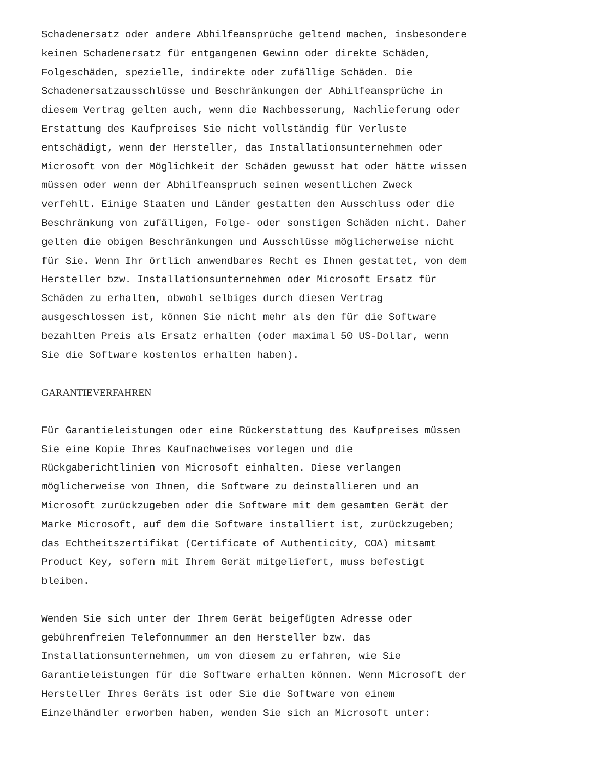Schadenersatz oder andere Abhilfeansprüche geltend machen, insbesondere keinen Schadenersatz für entgangenen Gewinn oder direkte Schäden, Folgeschäden, spezielle, indirekte oder zufällige Schäden. Die Schadenersatzausschlüsse und Beschränkungen der Abhilfeansprüche in diesem Vertrag gelten auch, wenn die Nachbesserung, Nachlieferung oder Erstattung des Kaufpreises Sie nicht vollständig für Verluste entschädigt, wenn der Hersteller, das Installationsunternehmen oder Microsoft von der Möglichkeit der Schäden gewusst hat oder hätte wissen müssen oder wenn der Abhilfeanspruch seinen wesentlichen Zweck verfehlt. Einige Staaten und Länder gestatten den Ausschluss oder die Beschränkung von zufälligen, Folge- oder sonstigen Schäden nicht. Daher gelten die obigen Beschränkungen und Ausschlüsse möglicherweise nicht für Sie. Wenn Ihr örtlich anwendbares Recht es Ihnen gestattet, von dem Hersteller bzw. Installationsunternehmen oder Microsoft Ersatz für Schäden zu erhalten, obwohl selbiges durch diesen Vertrag ausgeschlossen ist, können Sie nicht mehr als den für die Software bezahlten Preis als Ersatz erhalten (oder maximal 50 US-Dollar, wenn Sie die Software kostenlos erhalten haben).
GARANTIEVERFAHREN
Für Garantieleistungen oder eine Rückerstattung des Kaufpreises müssen Sie eine Kopie Ihres Kaufnachweises vorlegen und die Rückgaberichtlinien von Microsoft einhalten. Diese verlangen möglicherweise von Ihnen, die Software zu deinstallieren und an Microsoft zurückzugeben oder die Software mit dem gesamten Gerät der Marke Microsoft, auf dem die Software installiert ist, zurückzugeben; das Echtheitszertifikat (Certificate of Authenticity, COA) mitsamt Product Key, sofern mit Ihrem Gerät mitgeliefert, muss befestigt bleiben.
Wenden Sie sich unter der Ihrem Gerät beigefügten Adresse oder gebührenfreien Telefonnummer an den Hersteller bzw. das Installationsunternehmen, um von diesem zu erfahren, wie Sie Garantieleistungen für die Software erhalten können. Wenn Microsoft der Hersteller Ihres Geräts ist oder Sie die Software von einem Einzelhändler erworben haben, wenden Sie sich an Microsoft unter: